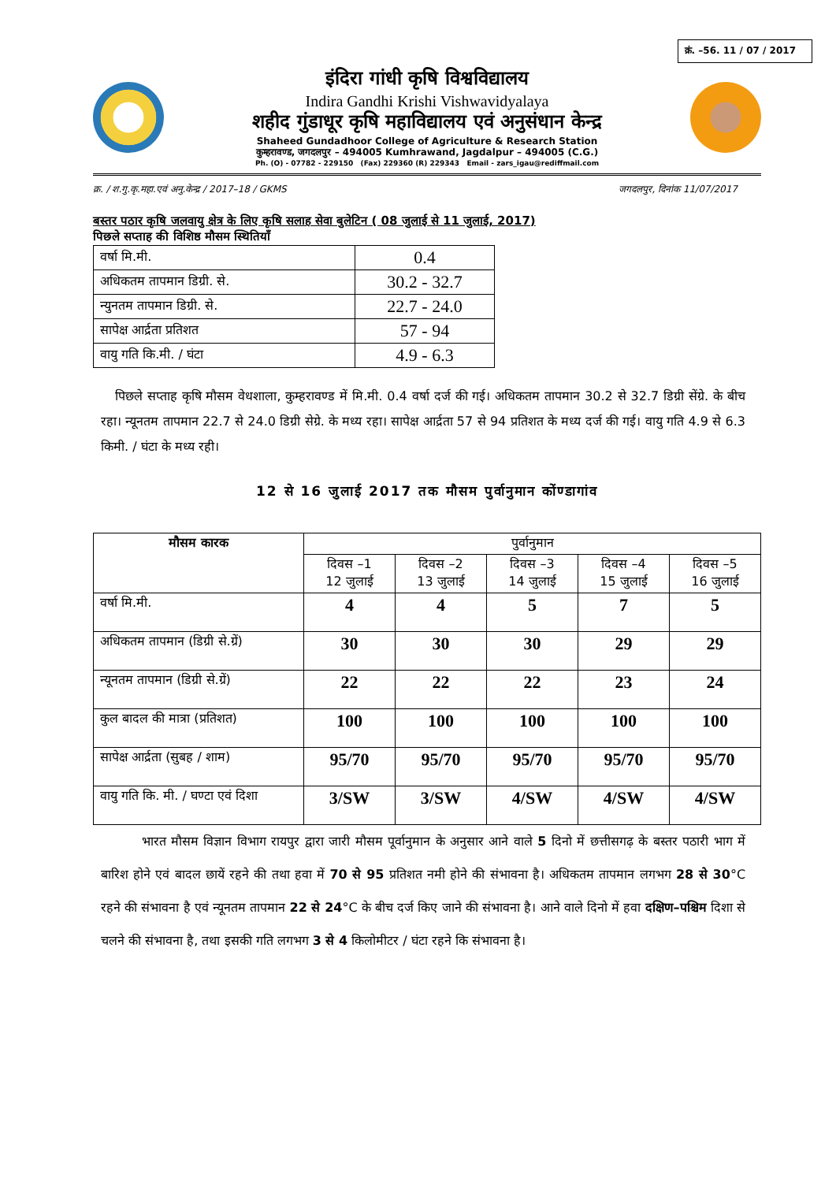क्रं. –56. 11 / 07 / 2017
इंदिरा गांधी कृषि विश्वविद्यालय
Indira Gandhi Krishi Vishwavidyalaya
शहीद गुंडाधूर कृषि महाविद्यालय एवं अनुसंधान केन्द्र
Shaheed Gundadhoor College of Agriculture & Research Station
कुम्हरावण्ड, जगदलपुर – 494005 Kumhrawand, Jagdalpur – 494005 (C.G.)
Ph. (O) - 07782 - 229150 (Fax) 229360 (R) 229343 Email - zars_igau@rediffmail.com
क्र. / श.गु.कृ.महा.एवं अनु.केन्द्र / 2017–18 / GKMS जगदलपुर, दिनांक 11/07/2017
बस्तर पठार कृषि जलवायु क्षेत्र के लिए कृषि सलाह सेवा बुलेटिन ( 08 जुलाई से 11 जुलाई, 2017)
पिछले सप्ताह की विशिष्ठ मौसम स्थितियाँ
| वर्षा मि.मी. | 0.4 |
| अधिकतम तापमान डिग्री. से. | 30.2 - 32.7 |
| न्युनतम तापमान डिग्री. से. | 22.7 - 24.0 |
| सापेक्ष आर्द्रता प्रतिशत | 57 - 94 |
| वायु गति कि.मी. / घंटा | 4.9 - 6.3 |
पिछले सप्ताह कृषि मौसम वेधशाला, कुम्हरावण्ड में मि.मी. 0.4 वर्षा दर्ज की गई। अधिकतम तापमान 30.2 से 32.7 डिग्री सेंग्रे. के बीच रहा। न्यूनतम तापमान 22.7 से 24.0 डिग्री सेग्रे. के मध्य रहा। सापेक्ष आर्द्रता 57 से 94 प्रतिशत के मध्य दर्ज की गई। वायु गति 4.9 से 6.3 किमी. / घंटा के मध्य रही।
12 से 16 जुलाई 2017 तक मौसम पुर्वानुमान कोंण्डागांव
| मौसम कारक | पुर्वानुमान | | | | |
| --- | --- | --- | --- | --- | --- |
| | दिवस –1 12 जुलाई | दिवस –2 13 जुलाई | दिवस –3 14 जुलाई | दिवस –4 15 जुलाई | दिवस –5 16 जुलाई |
| वर्षा मि.मी. | 4 | 4 | 5 | 7 | 5 |
| अधिकतम तापमान (डिग्री से.ग्रें) | 30 | 30 | 30 | 29 | 29 |
| न्यूनतम तापमान (डिग्री से.ग्रें) | 22 | 22 | 22 | 23 | 24 |
| कुल बादल की मात्रा (प्रतिशत) | 100 | 100 | 100 | 100 | 100 |
| सापेक्ष आर्द्रता (सुबह / शाम) | 95/70 | 95/70 | 95/70 | 95/70 | 95/70 |
| वायु गति कि. मी. / घण्टा एवं दिशा | 3/SW | 3/SW | 4/SW | 4/SW | 4/SW |
भारत मौसम विज्ञान विभाग रायपुर द्वारा जारी मौसम पूर्वानुमान के अनुसार आने वाले 5 दिनो में छत्तीसगढ़ के बस्तर पठारी भाग में बारिश होने एवं बादल छायें रहने की तथा हवा में 70 से 95 प्रतिशत नमी होने की संभावना है। अधिकतम तापमान लगभग 28 से 30°C रहने की संभावना है एवं न्यूनतम तापमान 22 से 24°C के बीच दर्ज किए जाने की संभावना है। आने वाले दिनो में हवा दक्षिण–पश्चिम दिशा से चलने की संभावना है, तथा इसकी गति लगभग 3 से 4 किलोमीटर / घंटा रहने कि संभावना है।